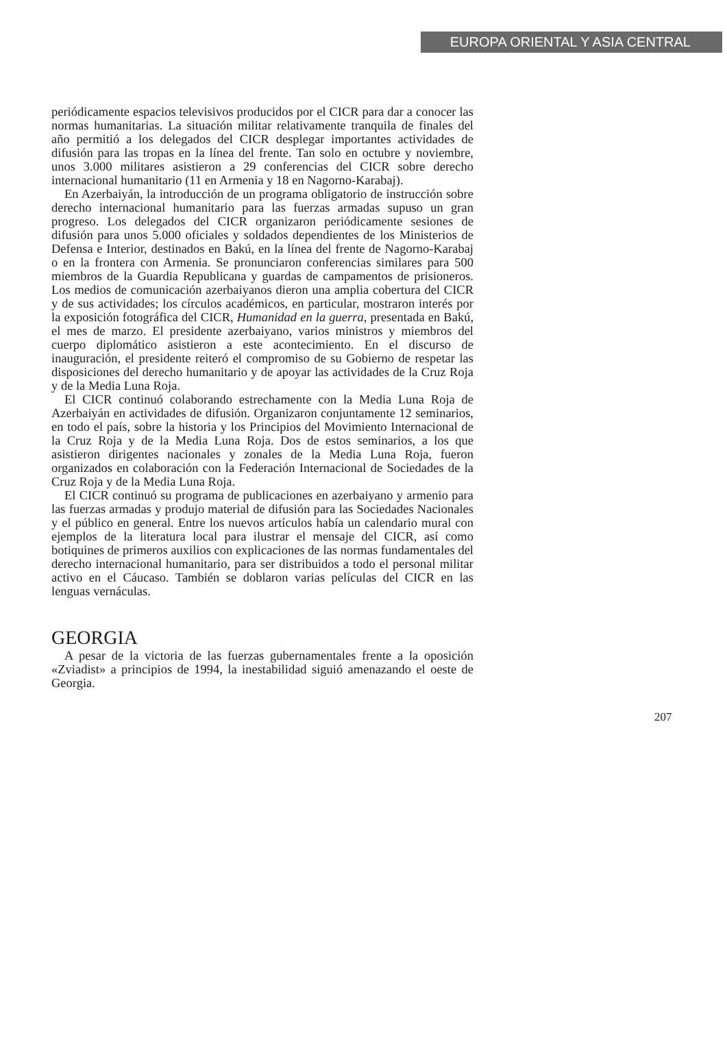EUROPA ORIENTAL Y ASIA CENTRAL
periódicamente espacios televisivos producidos por el CICR para dar a conocer las normas humanitarias. La situación militar relativamente tranquila de finales del año permitió a los delegados del CICR desplegar importantes actividades de difusión para las tropas en la línea del frente. Tan solo en octubre y noviembre, unos 3.000 militares asistieron a 29 conferencias del CICR sobre derecho internacional humanitario (11 en Armenia y 18 en Nagorno-Karabaj).
En Azerbaiyán, la introducción de un programa obligatorio de instrucción sobre derecho internacional humanitario para las fuerzas armadas supuso un gran progreso. Los delegados del CICR organizaron periódicamente sesiones de difusión para unos 5.000 oficiales y soldados dependientes de los Ministerios de Defensa e Interior, destinados en Bakú, en la línea del frente de Nagorno-Karabaj o en la frontera con Armenia. Se pronunciaron conferencias similares para 500 miembros de la Guardia Republicana y guardas de campamentos de prisioneros. Los medios de comunicación azerbaiyanos dieron una amplia cobertura del CICR y de sus actividades; los círculos académicos, en particular, mostraron interés por la exposición fotográfica del CICR, Humanidad en la guerra, presentada en Bakú, el mes de marzo. El presidente azerbaiyano, varios ministros y miembros del cuerpo diplomático asistieron a este acontecimiento. En el discurso de inauguración, el presidente reiteró el compromiso de su Gobierno de respetar las disposiciones del derecho humanitario y de apoyar las actividades de la Cruz Roja y de la Media Luna Roja.
El CICR continuó colaborando estrechamente con la Media Luna Roja de Azerbaiyán en actividades de difusión. Organizaron conjuntamente 12 seminarios, en todo el país, sobre la historia y los Principios del Movimiento Internacional de la Cruz Roja y de la Media Luna Roja. Dos de estos seminarios, a los que asistieron dirigentes nacionales y zonales de la Media Luna Roja, fueron organizados en colaboración con la Federación Internacional de Sociedades de la Cruz Roja y de la Media Luna Roja.
El CICR continuó su programa de publicaciones en azerbaiyano y armenio para las fuerzas armadas y produjo material de difusión para las Sociedades Nacionales y el público en general. Entre los nuevos artículos había un calendario mural con ejemplos de la literatura local para ilustrar el mensaje del CICR, así como botiquines de primeros auxilios con explicaciones de las normas fundamentales del derecho internacional humanitario, para ser distribuidos a todo el personal militar activo en el Cáucaso. También se doblaron varias películas del CICR en las lenguas vernáculas.
GEORGIA
A pesar de la victoria de las fuerzas gubernamentales frente a la oposición «Zviadist» a principios de 1994, la inestabilidad siguió amenazando el oeste de Georgia.
207